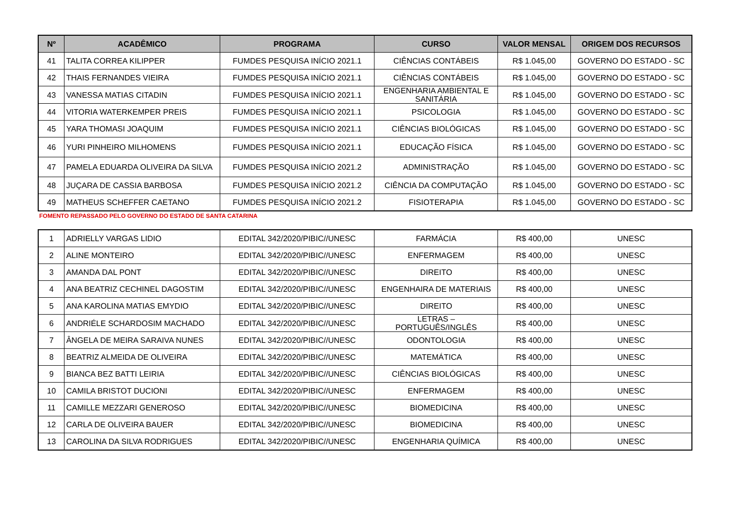| Nº | ACADÊMICO | PROGRAMA | CURSO | VALOR MENSAL | ORIGEM DOS RECURSOS |
| --- | --- | --- | --- | --- | --- |
| 41 | TALITA CORREA KILIPPER | FUMDES PESQUISA INÍCIO 2021.1 | CIÊNCIAS CONTÁBEIS | R$ 1.045,00 | GOVERNO DO ESTADO - SC |
| 42 | THAIS FERNANDES VIEIRA | FUMDES PESQUISA INÍCIO 2021.1 | CIÊNCIAS CONTÁBEIS | R$ 1.045,00 | GOVERNO DO ESTADO - SC |
| 43 | VANESSA MATIAS CITADIN | FUMDES PESQUISA INÍCIO 2021.1 | ENGENHARIA AMBIENTAL E SANITÁRIA | R$ 1.045,00 | GOVERNO DO ESTADO - SC |
| 44 | VITORIA WATERKEMPER PREIS | FUMDES PESQUISA INÍCIO 2021.1 | PSICOLOGIA | R$ 1.045,00 | GOVERNO DO ESTADO - SC |
| 45 | YARA THOMASI JOAQUIM | FUMDES PESQUISA INÍCIO 2021.1 | CIÊNCIAS BIOLÓGICAS | R$ 1.045,00 | GOVERNO DO ESTADO - SC |
| 46 | YURI PINHEIRO MILHOMENS | FUMDES PESQUISA INÍCIO 2021.1 | EDUCAÇÃO FÍSICA | R$ 1.045,00 | GOVERNO DO ESTADO - SC |
| 47 | PAMELA EDUARDA OLIVEIRA DA SILVA | FUMDES PESQUISA INÍCIO 2021.2 | ADMINISTRAÇÃO | R$ 1.045,00 | GOVERNO DO ESTADO - SC |
| 48 | JUÇARA DE CASSIA BARBOSA | FUMDES PESQUISA INÍCIO 2021.2 | CIÊNCIA DA COMPUTAÇÃO | R$ 1.045,00 | GOVERNO DO ESTADO - SC |
| 49 | MATHEUS SCHEFFER CAETANO | FUMDES PESQUISA INÍCIO 2021.2 | FISIOTERAPIA | R$ 1.045,00 | GOVERNO DO ESTADO - SC |
FOMENTO REPASSADO PELO GOVERNO DO ESTADO DE SANTA CATARINA
| 1 | ADRIELLY VARGAS LIDIO | EDITAL 342/2020/PIBIC//UNESC | FARMÁCIA | R$ 400,00 | UNESC |
| 2 | ALINE MONTEIRO | EDITAL 342/2020/PIBIC//UNESC | ENFERMAGEM | R$ 400,00 | UNESC |
| 3 | AMANDA DAL PONT | EDITAL 342/2020/PIBIC//UNESC | DIREITO | R$ 400,00 | UNESC |
| 4 | ANA BEATRIZ CECHINEL DAGOSTIM | EDITAL 342/2020/PIBIC//UNESC | ENGENHAIRA DE MATERIAIS | R$ 400,00 | UNESC |
| 5 | ANA KAROLINA MATIAS EMYDIO | EDITAL 342/2020/PIBIC//UNESC | DIREITO | R$ 400,00 | UNESC |
| 6 | ANDRIÉLE SCHARDOSIM MACHADO | EDITAL 342/2020/PIBIC//UNESC | LETRAS – PORTUGUÊS/INGLÊS | R$ 400,00 | UNESC |
| 7 | ÂNGELA DE MEIRA SARAIVA NUNES | EDITAL 342/2020/PIBIC//UNESC | ODONTOLOGIA | R$ 400,00 | UNESC |
| 8 | BEATRIZ ALMEIDA DE OLIVEIRA | EDITAL 342/2020/PIBIC//UNESC | MATEMÁTICA | R$ 400,00 | UNESC |
| 9 | BIANCA BEZ BATTI LEIRIA | EDITAL 342/2020/PIBIC//UNESC | CIÊNCIAS BIOLÓGICAS | R$ 400,00 | UNESC |
| 10 | CAMILA BRISTOT DUCIONI | EDITAL 342/2020/PIBIC//UNESC | ENFERMAGEM | R$ 400,00 | UNESC |
| 11 | CAMILLE MEZZARI GENEROSO | EDITAL 342/2020/PIBIC//UNESC | BIOMEDICINA | R$ 400,00 | UNESC |
| 12 | CARLA DE OLIVEIRA BAUER | EDITAL 342/2020/PIBIC//UNESC | BIOMEDICINA | R$ 400,00 | UNESC |
| 13 | CAROLINA DA SILVA RODRIGUES | EDITAL 342/2020/PIBIC//UNESC | ENGENHARIA QUÍMICA | R$ 400,00 | UNESC |